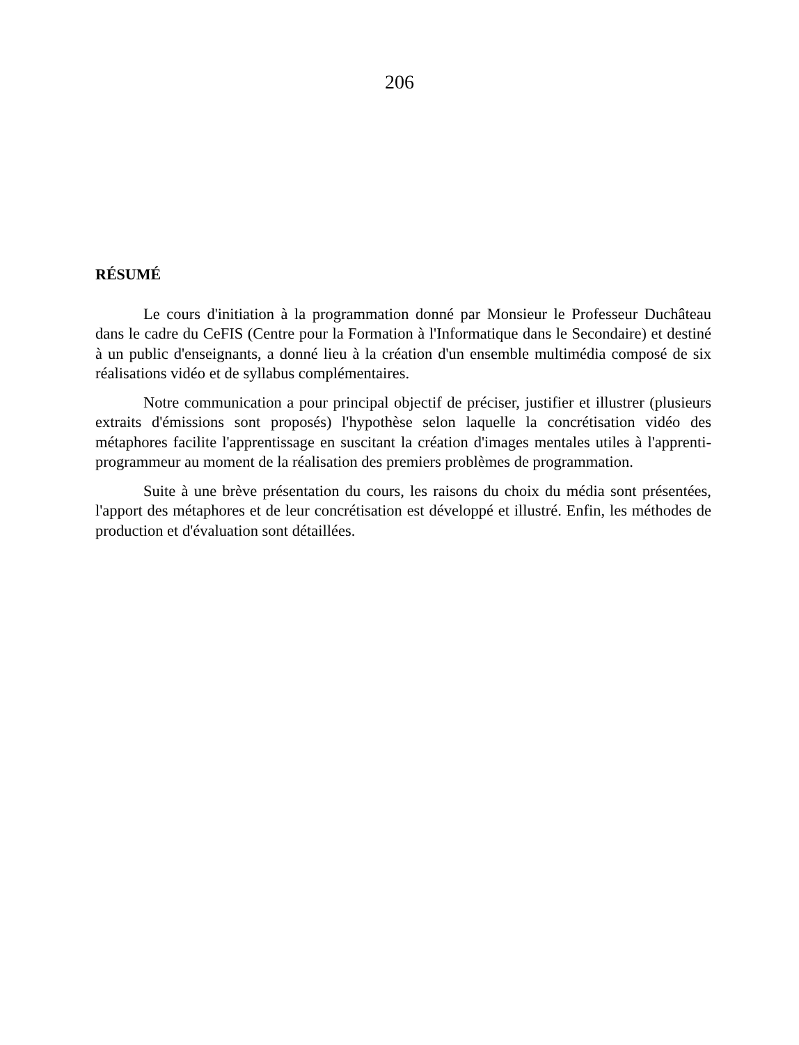206
RÉSUMÉ
Le cours d'initiation à la programmation donné par Monsieur le Professeur Duchâteau dans le cadre du CeFIS (Centre pour la Formation à l'Informatique dans le Secondaire) et destiné à un public d'enseignants, a donné lieu à la création d'un ensemble multimédia composé de six réalisations vidéo et de syllabus complémentaires.
Notre communication a pour principal objectif de préciser, justifier et illustrer (plusieurs extraits d'émissions sont proposés) l'hypothèse selon laquelle la concrétisation vidéo des métaphores facilite l'apprentissage en suscitant la création d'images mentales utiles à l'apprenti-programmeur au moment de la réalisation des premiers problèmes de programmation.
Suite à une brève présentation du cours, les raisons du choix du média sont présentées, l'apport des métaphores et de leur concrétisation est développé et illustré. Enfin, les méthodes de production et d'évaluation sont détaillées.